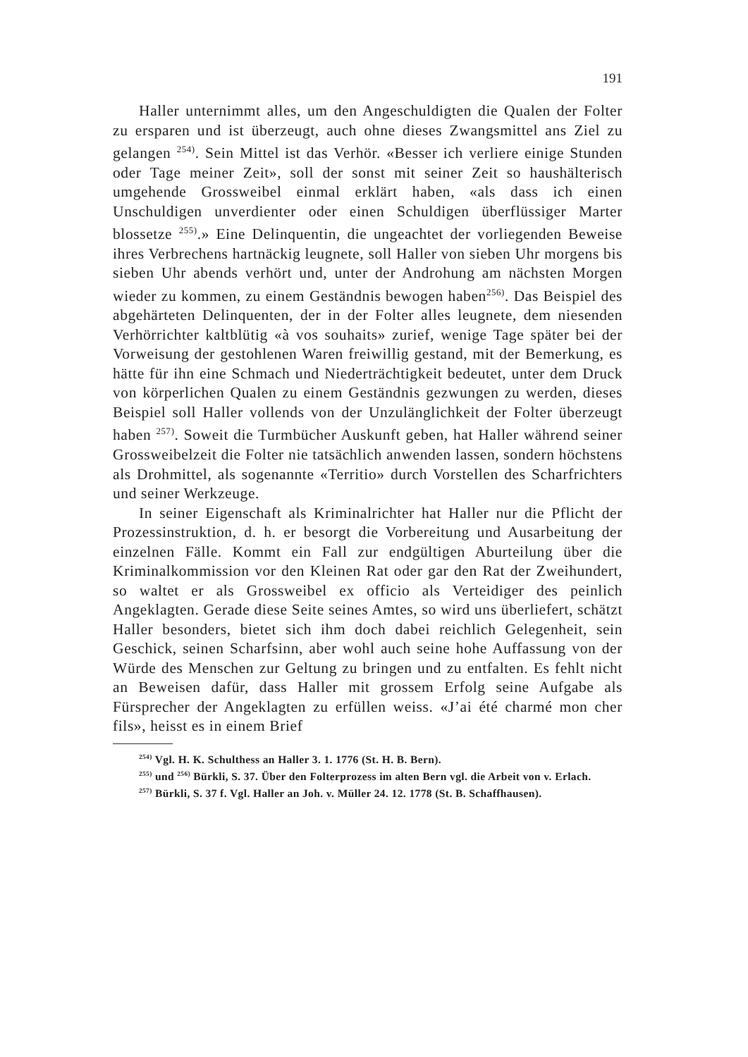191
Haller unternimmt alles, um den Angeschuldigten die Qualen der Folter zu ersparen und ist überzeugt, auch ohne dieses Zwangsmittel ans Ziel zu gelangen <sup>254)</sup>. Sein Mittel ist das Verhör. «Besser ich verliere einige Stunden oder Tage meiner Zeit», soll der sonst mit seiner Zeit so haushälterisch umgehende Grossweibel einmal erklärt haben, «als dass ich einen Unschuldigen unverdienter oder einen Schuldigen überflüssiger Marter blossetze <sup>255)</sup>.» Eine Delinquentin, die ungeachtet der vorliegenden Beweise ihres Verbrechens hartnäckig leugnete, soll Haller von sieben Uhr morgens bis sieben Uhr abends verhört und, unter der Androhung am nächsten Morgen wieder zu kommen, zu einem Geständnis bewogen haben<sup>256)</sup>. Das Beispiel des abgehärteten Delinquenten, der in der Folter alles leugnete, dem niesenden Verhörrichter kaltblütig «à vos souhaits» zurief, wenige Tage später bei der Vorweisung der gestohlenen Waren freiwillig gestand, mit der Bemerkung, es hätte für ihn eine Schmach und Niederträchtigkeit bedeutet, unter dem Druck von körperlichen Qualen zu einem Geständnis gezwungen zu werden, dieses Beispiel soll Haller vollends von der Unzulänglichkeit der Folter überzeugt haben <sup>257)</sup>. Soweit die Turmbücher Auskunft geben, hat Haller während seiner Grossweibelzeit die Folter nie tatsächlich anwenden lassen, sondern höchstens als Drohmittel, als sogenannte «Territio» durch Vorstellen des Scharfrichters und seiner Werkzeuge.
In seiner Eigenschaft als Kriminalrichter hat Haller nur die Pflicht der Prozessinstruktion, d. h. er besorgt die Vorbereitung und Ausarbeitung der einzelnen Fälle. Kommt ein Fall zur endgültigen Aburteilung über die Kriminalkommission vor den Kleinen Rat oder gar den Rat der Zweihundert, so waltet er als Grossweibel ex officio als Verteidiger des peinlich Angeklagten. Gerade diese Seite seines Amtes, so wird uns überliefert, schätzt Haller besonders, bietet sich ihm doch dabei reichlich Gelegenheit, sein Geschick, seinen Scharfsinn, aber wohl auch seine hohe Auffassung von der Würde des Menschen zur Geltung zu bringen und zu entfalten. Es fehlt nicht an Beweisen dafür, dass Haller mit grossem Erfolg seine Aufgabe als Fürsprecher der Angeklagten zu erfüllen weiss. «J’ai été charmé mon cher fils», heisst es in einem Brief
<sup>254)</sup> Vgl. H. K. Schulthess an Haller 3. 1. 1776 (St. H. B. Bern).
<sup>255)</sup> und <sup>256)</sup> Bürkli, S. 37. Über den Folterprozess im alten Bern vgl. die Arbeit von v. Erlach.
<sup>257)</sup> Bürkli, S. 37 f. Vgl. Haller an Joh. v. Müller 24. 12. 1778 (St. B. Schaffhausen).